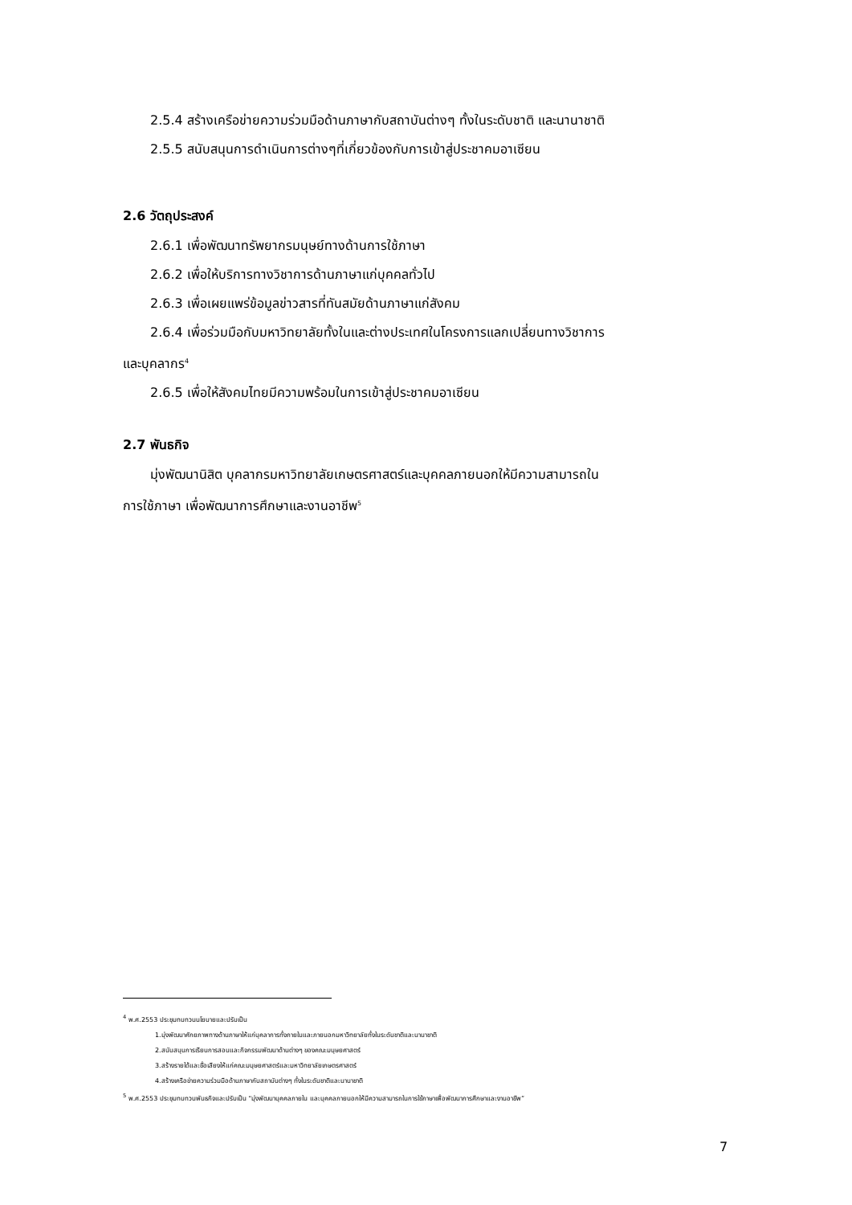2.5.4 สร้างเครือข่ายความร่วมมือด้านภาษากับสถาบันต่างๆ ทั้งในระดับชาติ และนานาชาติ
2.5.5 สนับสนุนการดำเนินการต่างๆที่เกี่ยวข้องกับการเข้าสู่ประชาคมอาเซียน
2.6 วัตถุประสงค์
2.6.1 เพื่อพัฒนาทรัพยากรมนุษย์ทางด้านการใช้ภาษา
2.6.2 เพื่อให้บริการทางวิชาการด้านภาษาแก่บุคคลทั่วไป
2.6.3 เพื่อเผยแพร่ข้อมูลข่าวสารที่ทันสมัยด้านภาษาแก่สังคม
2.6.4 เพื่อร่วมมือกับมหาวิทยาลัยทั้งในและต่างประเทศในโครงการแลกเปลี่ยนทางวิชาการ
และบุคลากร<sup>4</sup>
2.6.5 เพื่อให้สังคมไทยมีความพร้อมในการเข้าสู่ประชาคมอาเซียน
2.7 พันธกิจ
มุ่งพัฒนานิสิต บุคลากรมหาวิทยาลัยเกษตรศาสตร์และบุคคลภายนอกให้มีความสามารถใน
การใช้ภาษา เพื่อพัฒนาการศึกษาและงานอาชีพ<sup>5</sup>
<sup>4</sup> พ.ศ.2553 ประชุมทบทวนนโยบายและปรับเป็น
1.มุ่งพัฒนาศักยภาพทางด้านภาษาให้แก่บุคลาการทั้งภายในและภายนอกมหาวิทยาลัยทั้งในระดับชาติและนานาชาติ
2.สนับสนุนการเรียนการสอนและกิจกรรมพัฒนาด้านต่างๆ ของคณะมนุษยศาสตร์
3.สร้างรายได้และชื่อเสียงให้แก่คณะมนุษยศาสตร์และมหาวิทยาลัยเกษตรศาสตร์
4.สร้างเครือข่ายความร่วมมือด้านภาษากับสถาบันต่างๆ ทั้งในระดับชาติและนานาชาติ
<sup>5</sup> พ.ศ.2553 ประชุมทบทวนพันธกิจและปรับเป็น “มุ่งพัฒนาบุคคลภายใน และบุคคลภายนอกให้มีความสามารถในการใช้ภาษาเพื่อพัฒนาการศึกษาและงานอาชีพ”
7